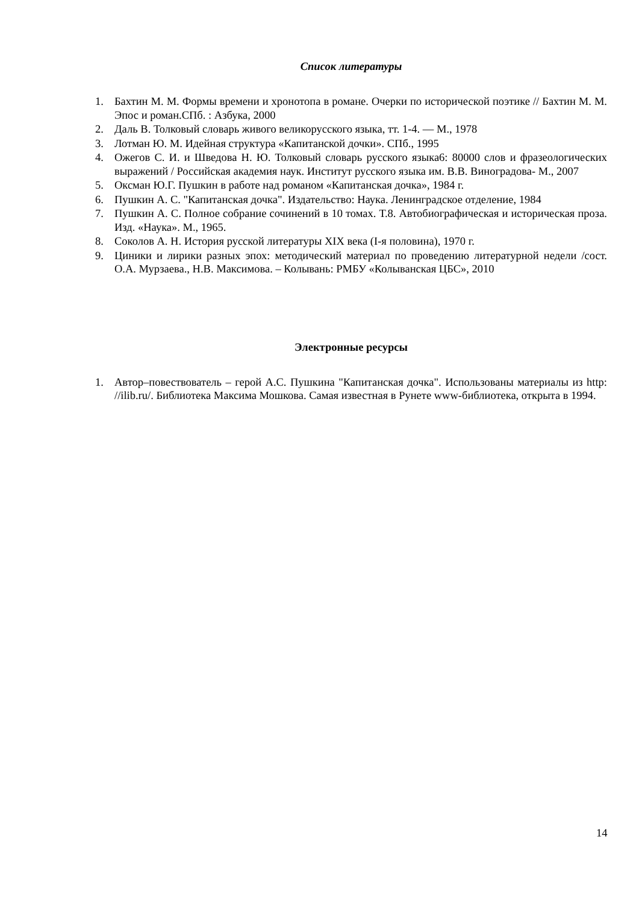Список литературы
1. Бахтин М. М. Формы времени и хронотопа в романе. Очерки по исторической поэтике // Бахтин М. М. Эпос и роман.СПб. : Азбука, 2000
2. Даль В. Толковый словарь живого великорусского языка, тт. 1-4. — М., 1978
3. Лотман Ю. М. Идейная структура «Капитанской дочки». СПб., 1995
4. Ожегов С. И. и Шведова Н. Ю. Толковый словарь русского языка6: 80000 слов и фразеологических выражений / Российская академия наук. Институт русского языка им. В.В. Виноградова- М., 2007
5. Оксман Ю.Г. Пушкин в работе над романом «Капитанская дочка», 1984 г.
6. Пушкин А. С. "Капитанская дочка". Издательство: Наука. Ленинградское отделение, 1984
7. Пушкин А. С. Полное собрание сочинений в 10 томах. Т.8. Автобиографическая и историческая проза. Изд. «Наука». М., 1965.
8. Соколов А. Н. История русской литературы XIX века (I-я половина), 1970 г.
9. Циники и лирики разных эпох: методический материал по проведению литературной недели /сост. О.А. Мурзаева., Н.В. Максимова. – Колывань: РМБУ «Колыванская ЦБС», 2010
Электронные ресурсы
1. Автор–повествователь – герой А.С. Пушкина "Капитанская дочка". Использованы материалы из http: //ilib.ru/. Библиотека Максима Мошкова. Самая известная в Рунете www-библиотека, открыта в 1994.
14